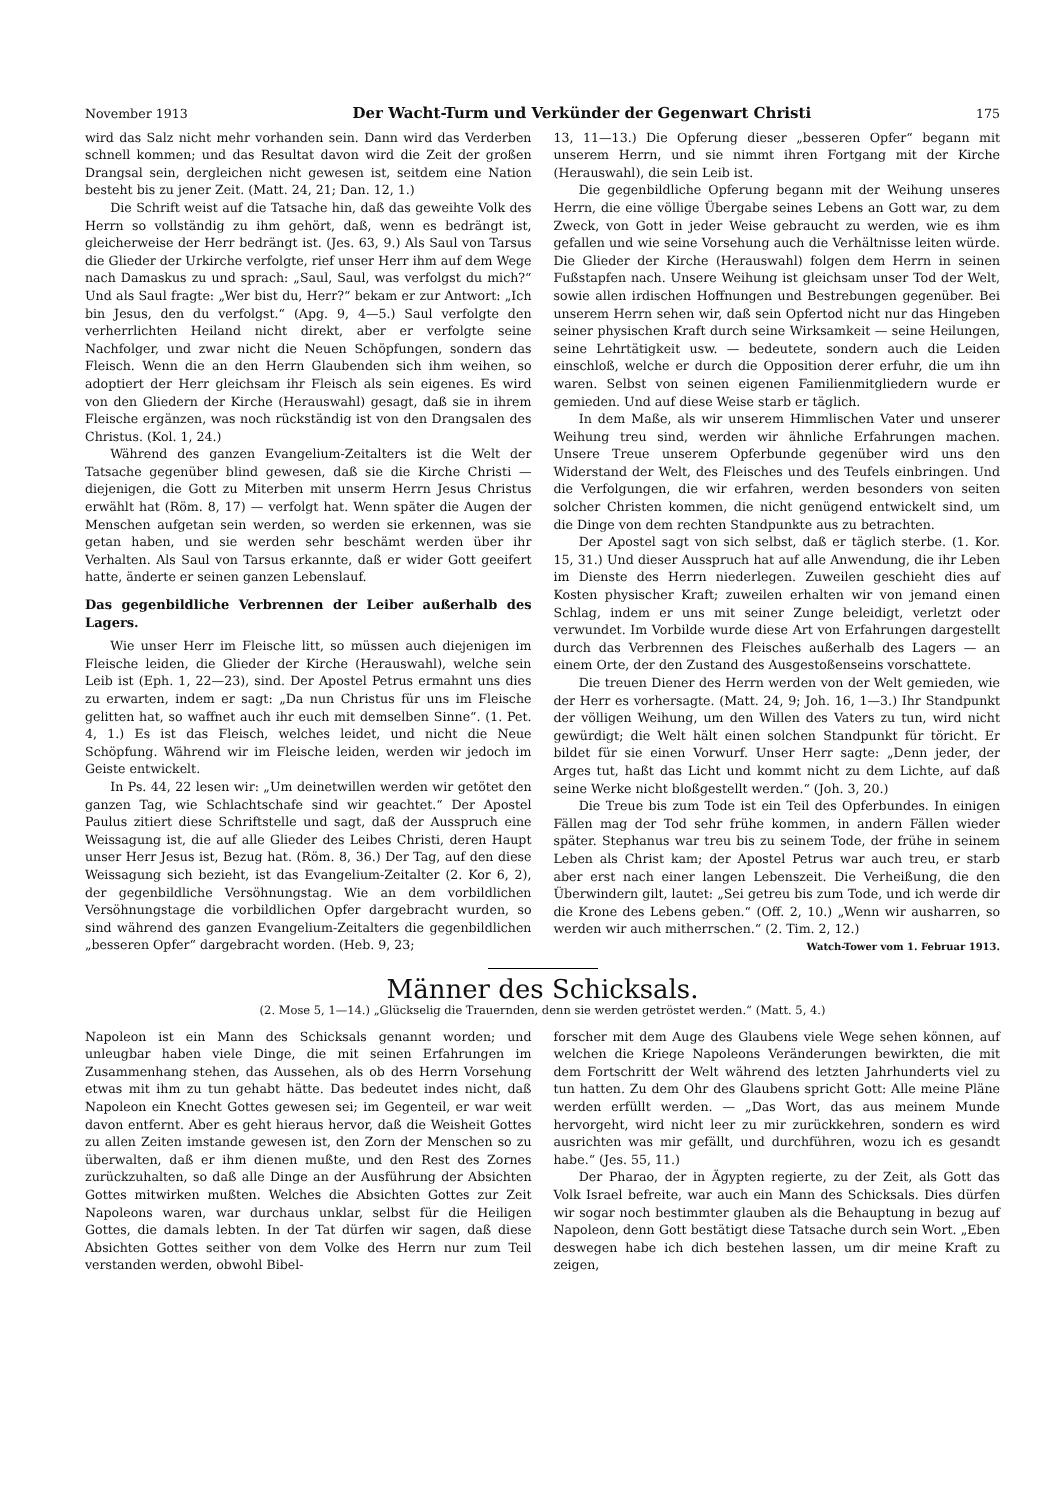November 1913 Der Wacht-Turm und Verkünder der Gegenwart Christi 175
wird das Salz nicht mehr vorhanden sein. Dann wird das Verderben schnell kommen; und das Resultat davon wird die Zeit der großen Drangsal sein, dergleichen nicht gewesen ist, seitdem eine Nation besteht bis zu jener Zeit. (Matt. 24, 21; Dan. 12, 1.)
Die Schrift weist auf die Tatsache hin, daß das geweihte Volk des Herrn so vollständig zu ihm gehört, daß, wenn es bedrängt ist, gleicherweise der Herr bedrängt ist. (Jes. 63, 9.) Als Saul von Tarsus die Glieder der Urkirche verfolgte, rief unser Herr ihm auf dem Wege nach Damaskus zu und sprach: „Saul, Saul, was verfolgst du mich?“ Und als Saul fragte: „Wer bist du, Herr?“ bekam er zur Antwort: „Ich bin Jesus, den du verfolgst.“ (Apg. 9, 4—5.) Saul verfolgte den verherrlichten Heiland nicht direkt, aber er verfolgte seine Nachfolger, und zwar nicht die Neuen Schöpfungen, sondern das Fleisch. Wenn die an den Herrn Glaubenden sich ihm weihen, so adoptiert der Herr gleichsam ihr Fleisch als sein eigenes. Es wird von den Gliedern der Kirche (Herauswahl) gesagt, daß sie in ihrem Fleische ergänzen, was noch rückständig ist von den Drangsalen des Christus. (Kol. 1, 24.)
Während des ganzen Evangelium-Zeitalters ist die Welt der Tatsache gegenüber blind gewesen, daß sie die Kirche Christi — diejenigen, die Gott zu Miterben mit unserm Herrn Jesus Christus erwählt hat (Röm. 8, 17) — verfolgt hat. Wenn später die Augen der Menschen aufgetan sein werden, so werden sie erkennen, was sie getan haben, und sie werden sehr beschämt werden über ihr Verhalten. Als Saul von Tarsus erkannte, daß er wider Gott geeifert hatte, änderte er seinen ganzen Lebenslauf.
Das gegenbildliche Verbrennen der Leiber außerhalb des Lagers.
Wie unser Herr im Fleische litt, so müssen auch diejenigen im Fleische leiden, die Glieder der Kirche (Herauswahl), welche sein Leib ist (Eph. 1, 22—23), sind. Der Apostel Petrus ermahnt uns dies zu erwarten, indem er sagt: „Da nun Christus für uns im Fleische gelitten hat, so waffnet auch ihr euch mit demselben Sinne“. (1. Pet. 4, 1.) Es ist das Fleisch, welches leidet, und nicht die Neue Schöpfung. Während wir im Fleische leiden, werden wir jedoch im Geiste entwickelt.
In Ps. 44, 22 lesen wir: „Um deinetwillen werden wir getötet den ganzen Tag, wie Schlachtschafe sind wir geachtet.“ Der Apostel Paulus zitiert diese Schriftstelle und sagt, daß der Ausspruch eine Weissagung ist, die auf alle Glieder des Leibes Christi, deren Haupt unser Herr Jesus ist, Bezug hat. (Röm. 8, 36.) Der Tag, auf den diese Weissagung sich bezieht, ist das Evangelium-Zeitalter (2. Kor 6, 2), der gegenbildliche Versöhnungstag. Wie an dem vorbildlichen Versöhnungstage die vorbildlichen Opfer dargebracht wurden, so sind während des ganzen Evangelium-Zeitalters die gegenbildlichen „besseren Opfer“ dargebracht worden. (Heb. 9, 23;
13, 11—13.) Die Opferung dieser „besseren Opfer“ begann mit unserem Herrn, und sie nimmt ihren Fortgang mit der Kirche (Herauswahl), die sein Leib ist.
Die gegenbildliche Opferung begann mit der Weihung unseres Herrn, die eine völlige Übergabe seines Lebens an Gott war, zu dem Zweck, von Gott in jeder Weise gebraucht zu werden, wie es ihm gefallen und wie seine Vorsehung auch die Verhältnisse leiten würde. Die Glieder der Kirche (Herauswahl) folgen dem Herrn in seinen Fußstapfen nach. Unsere Weihung ist gleichsam unser Tod der Welt, sowie allen irdischen Hoffnungen und Bestrebungen gegenüber. Bei unserem Herrn sehen wir, daß sein Opfertod nicht nur das Hingeben seiner physischen Kraft durch seine Wirksamkeit — seine Heilungen, seine Lehrtätigkeit usw. — bedeutete, sondern auch die Leiden einschloß, welche er durch die Opposition derer erfuhr, die um ihn waren. Selbst von seinen eigenen Familienmitgliedern wurde er gemieden. Und auf diese Weise starb er täglich.
In dem Maße, als wir unserem Himmlischen Vater und unserer Weihung treu sind, werden wir ähnliche Erfahrungen machen. Unsere Treue unserem Opferbunde gegenüber wird uns den Widerstand der Welt, des Fleisches und des Teufels einbringen. Und die Verfolgungen, die wir erfahren, werden besonders von seiten solcher Christen kommen, die nicht genügend entwickelt sind, um die Dinge von dem rechten Standpunkte aus zu betrachten.
Der Apostel sagt von sich selbst, daß er täglich sterbe. (1. Kor. 15, 31.) Und dieser Ausspruch hat auf alle Anwendung, die ihr Leben im Dienste des Herrn niederlegen. Zuweilen geschieht dies auf Kosten physischer Kraft; zuweilen erhalten wir von jemand einen Schlag, indem er uns mit seiner Zunge beleidigt, verletzt oder verwundet. Im Vorbilde wurde diese Art von Erfahrungen dargestellt durch das Verbrennen des Fleisches außerhalb des Lagers — an einem Orte, der den Zustand des Ausgestoßenseins vorschattete.
Die treuen Diener des Herrn werden von der Welt gemieden, wie der Herr es vorhersagte. (Matt. 24, 9; Joh. 16, 1—3.) Ihr Standpunkt der völligen Weihung, um den Willen des Vaters zu tun, wird nicht gewürdigt; die Welt hält einen solchen Standpunkt für töricht. Er bildet für sie einen Vorwurf. Unser Herr sagte: „Denn jeder, der Arges tut, haßt das Licht und kommt nicht zu dem Lichte, auf daß seine Werke nicht bloßgestellt werden.“ (Joh. 3, 20.)
Die Treue bis zum Tode ist ein Teil des Opferbundes. In einigen Fällen mag der Tod sehr frühe kommen, in andern Fällen wieder später. Stephanus war treu bis zu seinem Tode, der frühe in seinem Leben als Christ kam; der Apostel Petrus war auch treu, er starb aber erst nach einer langen Lebenszeit. Die Verheißung, die den Überwindern gilt, lautet: „Sei getreu bis zum Tode, und ich werde dir die Krone des Lebens geben.“ (Off. 2, 10.) „Wenn wir ausharren, so werden wir auch mitherrschen.“ (2. Tim. 2, 12.)
Watch-Tower vom 1. Februar 1913.
Männer des Schicksals.
(2. Mose 5, 1—14.) „Glückselig die Trauernden, denn sie werden getröstet werden.“ (Matt. 5, 4.)
Napoleon ist ein Mann des Schicksals genannt worden; und unleugbar haben viele Dinge, die mit seinen Erfahrungen im Zusammenhang stehen, das Aussehen, als ob des Herrn Vorsehung etwas mit ihm zu tun gehabt hätte. Das bedeutet indes nicht, daß Napoleon ein Knecht Gottes gewesen sei; im Gegenteil, er war weit davon entfernt. Aber es geht hieraus hervor, daß die Weisheit Gottes zu allen Zeiten imstande gewesen ist, den Zorn der Menschen so zu überwalten, daß er ihm dienen mußte, und den Rest des Zornes zurückzuhalten, so daß alle Dinge an der Ausführung der Absichten Gottes mitwirken mußten. Welches die Absichten Gottes zur Zeit Napoleons waren, war durchaus unklar, selbst für die Heiligen Gottes, die damals lebten. In der Tat dürfen wir sagen, daß diese Absichten Gottes seither von dem Volke des Herrn nur zum Teil verstanden werden, obwohl Bibel-
forscher mit dem Auge des Glaubens viele Wege sehen können, auf welchen die Kriege Napoleons Veränderungen bewirkten, die mit dem Fortschritt der Welt während des letzten Jahrhunderts viel zu tun hatten. Zu dem Ohr des Glaubens spricht Gott: Alle meine Pläne werden erfüllt werden. — „Das Wort, das aus meinem Munde hervorgeht, wird nicht leer zu mir zurückkehren, sondern es wird ausrichten was mir gefällt, und durchführen, wozu ich es gesandt habe.“ (Jes. 55, 11.)
Der Pharao, der in Ägypten regierte, zu der Zeit, als Gott das Volk Israel befreite, war auch ein Mann des Schicksals. Dies dürfen wir sogar noch bestimmter glauben als die Behauptung in bezug auf Napoleon, denn Gott bestätigt diese Tatsache durch sein Wort. „Eben deswegen habe ich dich bestehen lassen, um dir meine Kraft zu zeigen,